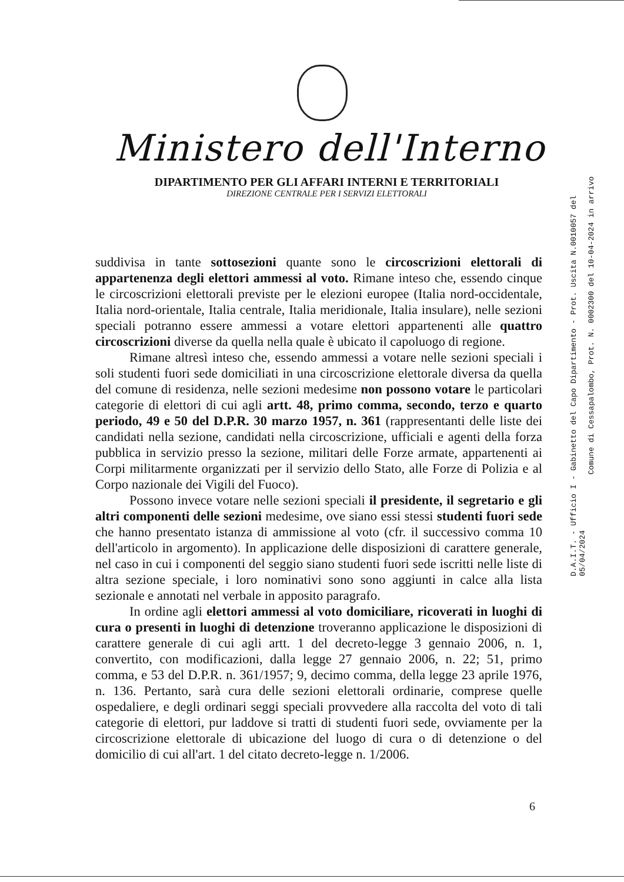Ministero dell'Interno
DIPARTIMENTO PER GLI AFFARI INTERNI E TERRITORIALI
DIREZIONE CENTRALE PER I SERVIZI ELETTORALI
suddivisa in tante sottosezioni quante sono le circoscrizioni elettorali di appartenenza degli elettori ammessi al voto. Rimane inteso che, essendo cinque le circoscrizioni elettorali previste per le elezioni europee (Italia nord-occidentale, Italia nord-orientale, Italia centrale, Italia meridionale, Italia insulare), nelle sezioni speciali potranno essere ammessi a votare elettori appartenenti alle quattro circoscrizioni diverse da quella nella quale è ubicato il capoluogo di regione.
Rimane altresì inteso che, essendo ammessi a votare nelle sezioni speciali i soli studenti fuori sede domiciliati in una circoscrizione elettorale diversa da quella del comune di residenza, nelle sezioni medesime non possono votare le particolari categorie di elettori di cui agli artt. 48, primo comma, secondo, terzo e quarto periodo, 49 e 50 del D.P.R. 30 marzo 1957, n. 361 (rappresentanti delle liste dei candidati nella sezione, candidati nella circoscrizione, ufficiali e agenti della forza pubblica in servizio presso la sezione, militari delle Forze armate, appartenenti ai Corpi militarmente organizzati per il servizio dello Stato, alle Forze di Polizia e al Corpo nazionale dei Vigili del Fuoco).
Possono invece votare nelle sezioni speciali il presidente, il segretario e gli altri componenti delle sezioni medesime, ove siano essi stessi studenti fuori sede che hanno presentato istanza di ammissione al voto (cfr. il successivo comma 10 dell'articolo in argomento). In applicazione delle disposizioni di carattere generale, nel caso in cui i componenti del seggio siano studenti fuori sede iscritti nelle liste di altra sezione speciale, i loro nominativi sono sono aggiunti in calce alla lista sezionale e annotati nel verbale in apposito paragrafo.
In ordine agli elettori ammessi al voto domiciliare, ricoverati in luoghi di cura o presenti in luoghi di detenzione troveranno applicazione le disposizioni di carattere generale di cui agli artt. 1 del decreto-legge 3 gennaio 2006, n. 1, convertito, con modificazioni, dalla legge 27 gennaio 2006, n. 22; 51, primo comma, e 53 del D.P.R. n. 361/1957; 9, decimo comma, della legge 23 aprile 1976, n. 136. Pertanto, sarà cura delle sezioni elettorali ordinarie, comprese quelle ospedaliere, e degli ordinari seggi speciali provvedere alla raccolta del voto di tali categorie di elettori, pur laddove si tratti di studenti fuori sede, ovviamente per la circoscrizione elettorale di ubicazione del luogo di cura o di detenzione o del domicilio di cui all'art. 1 del citato decreto-legge n. 1/2006.
D.A.I.T. - Ufficio I - Gabinetto del Capo Dipartimento - Prot. Uscita N.0010057 del 05/04/2024
Comune di Cessapalombo, Prot. N. 0002300 del 10-04-2024 in arrivo
6